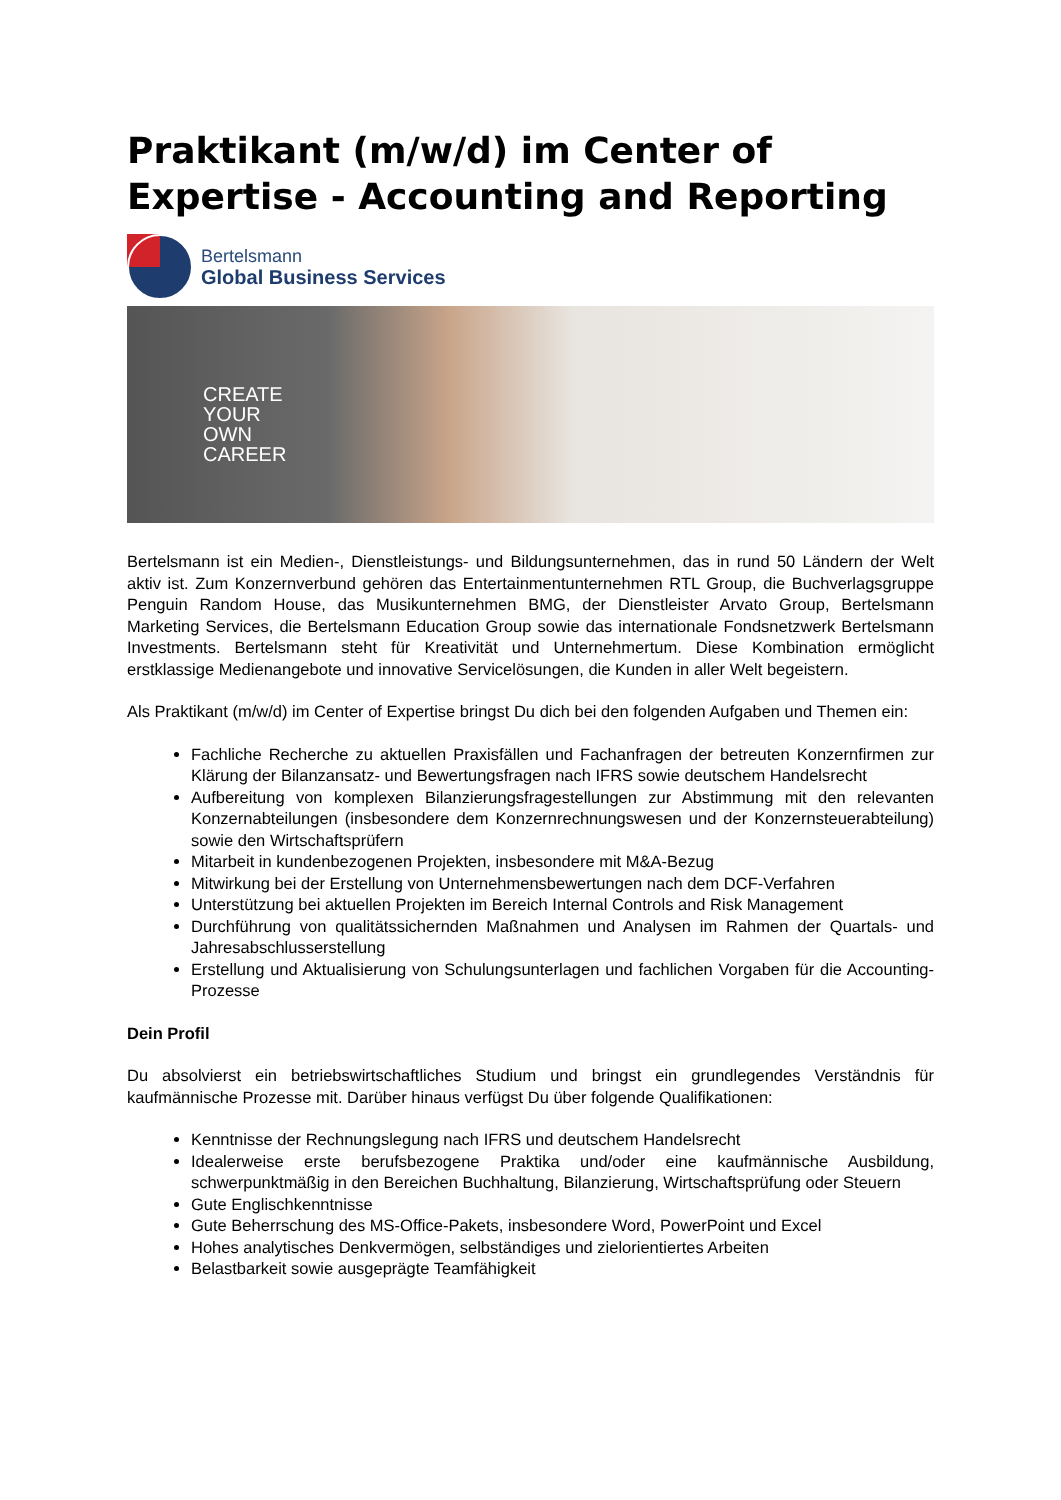Praktikant (m/w/d) im Center of Expertise - Accounting and Reporting
Bertelsmann
Global Business Services
CREATE
YOUR
OWN
CAREER
Bertelsmann ist ein Medien-, Dienstleistungs- und Bildungsunternehmen, das in rund 50 Ländern der Welt aktiv ist. Zum Konzernverbund gehören das Entertainmentunternehmen RTL Group, die Buchverlagsgruppe Penguin Random House, das Musikunternehmen BMG, der Dienstleister Arvato Group, Bertelsmann Marketing Services, die Bertelsmann Education Group sowie das internationale Fondsnetzwerk Bertelsmann Investments. Bertelsmann steht für Kreativität und Unternehmertum. Diese Kombination ermöglicht erstklassige Medienangebote und innovative Servicelösungen, die Kunden in aller Welt begeistern.
Als Praktikant (m/w/d) im Center of Expertise bringst Du dich bei den folgenden Aufgaben und Themen ein:
Fachliche Recherche zu aktuellen Praxisfällen und Fachanfragen der betreuten Konzernfirmen zur Klärung der Bilanzansatz- und Bewertungsfragen nach IFRS sowie deutschem Handelsrecht
Aufbereitung von komplexen Bilanzierungsfragestellungen zur Abstimmung mit den relevanten Konzernabteilungen (insbesondere dem Konzernrechnungswesen und der Konzernsteuerabteilung) sowie den Wirtschaftsprüfern
Mitarbeit in kundenbezogenen Projekten, insbesondere mit M&A-Bezug
Mitwirkung bei der Erstellung von Unternehmensbewertungen nach dem DCF-Verfahren
Unterstützung bei aktuellen Projekten im Bereich Internal Controls and Risk Management
Durchführung von qualitätssichernden Maßnahmen und Analysen im Rahmen der Quartals- und Jahresabschlusserstellung
Erstellung und Aktualisierung von Schulungsunterlagen und fachlichen Vorgaben für die Accounting-Prozesse
Dein Profil
Du absolvierst ein betriebswirtschaftliches Studium und bringst ein grundlegendes Verständnis für kaufmännische Prozesse mit. Darüber hinaus verfügst Du über folgende Qualifikationen:
Kenntnisse der Rechnungslegung nach IFRS und deutschem Handelsrecht
Idealerweise erste berufsbezogene Praktika und/oder eine kaufmännische Ausbildung, schwerpunktmäßig in den Bereichen Buchhaltung, Bilanzierung, Wirtschaftsprüfung oder Steuern
Gute Englischkenntnisse
Gute Beherrschung des MS-Office-Pakets, insbesondere Word, PowerPoint und Excel
Hohes analytisches Denkvermögen, selbständiges und zielorientiertes Arbeiten
Belastbarkeit sowie ausgeprägte Teamfähigkeit